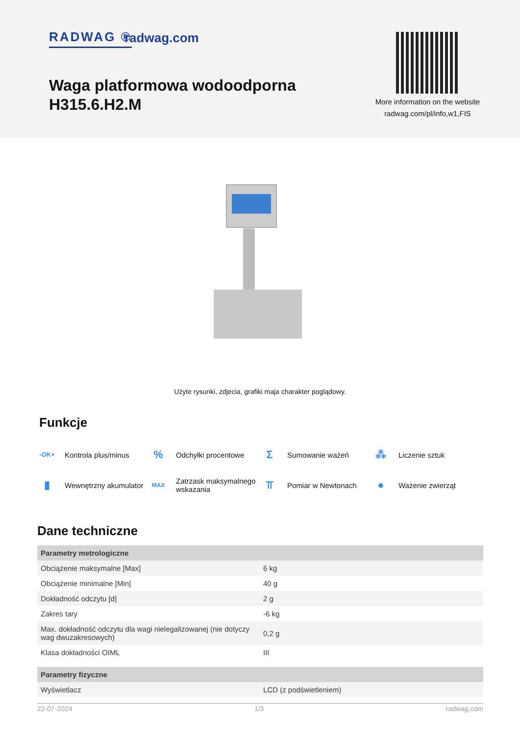RADWAG ® radwag.com
Waga platformowa wodoodporna
H315.6.H2.M
More information on the website
radwag.com/pl/info,w1,FIS
Użyte rysunki, zdjecia, grafiki maja charakter poglądowy.
Funkcje
-OK+ Kontrola plus/minus
% Odchyłki procentowe
Σ Sumowanie ważeń
⁂ Liczenie sztuk
▮ Wewnętrzny akumulator
MAX Zatrzask maksymalnego wskazania
⫪ Pomiar w Newtonach
● Ważenie zwierząt
Dane techniczne
| Parametry metrologiczne | |
| --- | --- |
| Obciążenie maksymalne [Max] | 6 kg |
| Obciążenie minimalne [Min] | 40 g |
| Dokładność odczytu [d] | 2 g |
| Zakres tary | -6 kg |
| Max. dokładność odczytu dla wagi nielegalizowanej (nie dotyczy wag dwuzakresowych) | 0,2 g |
| Klasa dokładności OIML | III |
| Parametry fizyczne | |
| --- | --- |
| Wyświetlacz | LCD (z podświetleniem) |
22-07-2024 1/3 radwag.com